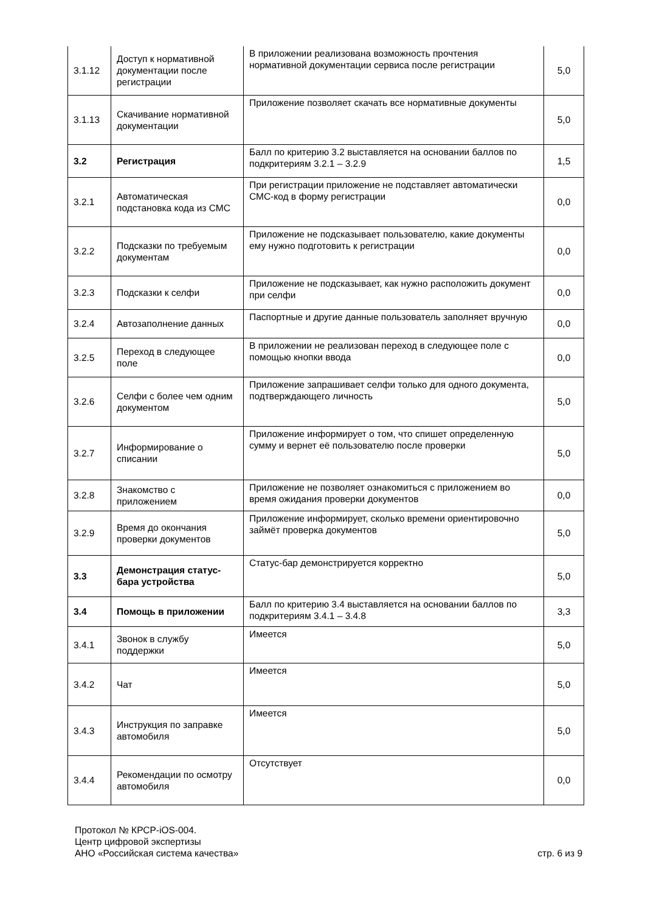| 3.1.12 | Доступ к нормативной документации после регистрации | В приложении реализована возможность прочтения нормативной документации сервиса после регистрации | 5,0 |
| 3.1.13 | Скачивание нормативной документации | Приложение позволяет скачать все нормативные документы | 5,0 |
| 3.2 | Регистрация | Балл по критерию 3.2 выставляется на основании баллов по подкритериям 3.2.1 – 3.2.9 | 1,5 |
| 3.2.1 | Автоматическая подстановка кода из СМС | При регистрации приложение не подставляет автоматически СМС-код в форму регистрации | 0,0 |
| 3.2.2 | Подсказки по требуемым документам | Приложение не подсказывает пользователю, какие документы ему нужно подготовить к регистрации | 0,0 |
| 3.2.3 | Подсказки к селфи | Приложение не подсказывает, как нужно расположить документ при селфи | 0,0 |
| 3.2.4 | Автозаполнение данных | Паспортные и другие данные пользователь заполняет вручную | 0,0 |
| 3.2.5 | Переход в следующее поле | В приложении не реализован переход в следующее поле с помощью кнопки ввода | 0,0 |
| 3.2.6 | Селфи с более чем одним документом | Приложение запрашивает селфи только для одного документа, подтверждающего личность | 5,0 |
| 3.2.7 | Информирование о списании | Приложение информирует о том, что спишет определенную сумму и вернет её пользователю после проверки | 5,0 |
| 3.2.8 | Знакомство с приложением | Приложение не позволяет ознакомиться с приложением во время ожидания проверки документов | 0,0 |
| 3.2.9 | Время до окончания проверки документов | Приложение информирует, сколько времени ориентировочно займёт проверка документов | 5,0 |
| 3.3 | Демонстрация статус-бара устройства | Статус-бар демонстрируется корректно | 5,0 |
| 3.4 | Помощь в приложении | Балл по критерию 3.4 выставляется на основании баллов по подкритериям 3.4.1 – 3.4.8 | 3,3 |
| 3.4.1 | Звонок в службу поддержки | Имеется | 5,0 |
| 3.4.2 | Чат | Имеется | 5,0 |
| 3.4.3 | Инструкция по заправке автомобиля | Имеется | 5,0 |
| 3.4.4 | Рекомендации по осмотру автомобиля | Отсутствует | 0,0 |
Протокол № КРСР-iOS-004.
Центр цифровой экспертизы
АНО «Российская система качества»
стр. 6 из 9